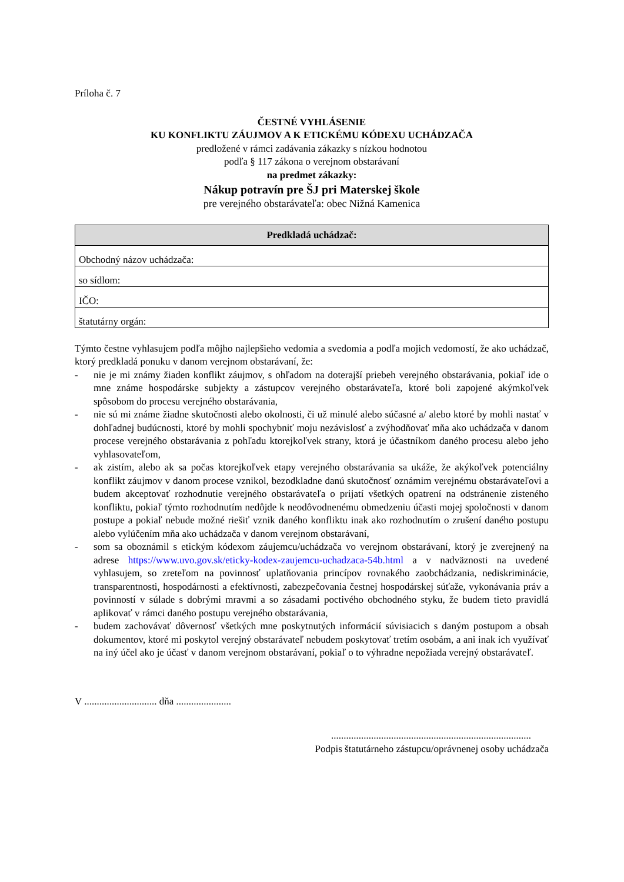Príloha č. 7
ČESTNÉ VYHLÁSENIE
KU KONFLIKTU ZÁUJMOV A K ETICKÉMU KÓDEXU UCHÁDZAČA
predložené v rámci zadávania zákazky s nízkou hodnotou
podľa § 117 zákona o verejnom obstarávaní
na predmet zákazky:
Nákup potravín pre ŠJ pri Materskej škole
pre verejného obstarávateľa: obec Nižná Kamenica
| Predkladá uchádzač: |
| --- |
| Obchodný názov uchádzača: |
| so sídlom: |
| IČO: |
| štatutárny orgán: |
Týmto čestne vyhlasujem podľa môjho najlepšieho vedomia a svedomia a podľa mojich vedomostí, že ako uchádzač, ktorý predkladá ponuku v danom verejnom obstarávaní, že:
- nie je mi známy žiaden konflikt záujmov, s ohľadom na doterajší priebeh verejného obstarávania, pokiaľ ide o mne známe hospodárske subjekty a zástupcov verejného obstarávateľa, ktoré boli zapojené akýmkoľvek spôsobom do procesu verejného obstarávania,
- nie sú mi známe žiadne skutočnosti alebo okolnosti, či už minulé alebo súčasné a/ alebo ktoré by mohli nastať v dohľadnej budúcnosti, ktoré by mohli spochybniť moju nezávislosť a zvýhodňovať mňa ako uchádzača v danom procese verejného obstarávania z pohľadu ktorejkoľvek strany, ktorá je účastníkom daného procesu alebo jeho vyhlasovateľom,
- ak zistím, alebo ak sa počas ktorejkoľvek etapy verejného obstarávania sa ukáže, že akýkoľvek potenciálny konflikt záujmov v danom procese vznikol, bezodkladne danú skutočnosť oznámim verejnému obstarávateľovi a budem akceptovať rozhodnutie verejného obstarávateľa o prijatí všetkých opatrení na odstránenie zisteného konfliktu, pokiaľ týmto rozhodnutím nedôjde k neodôvodnenému obmedzeniu účasti mojej spoločnosti v danom postupe a pokiaľ nebude možné riešiť vznik daného konfliktu inak ako rozhodnutím o zrušení daného postupu alebo vylúčením mňa ako uchádzača v danom verejnom obstarávaní,
- som sa oboznámil s etickým kódexom záujemcu/uchádzača vo verejnom obstarávaní, ktorý je zverejnený na adrese https://www.uvo.gov.sk/eticky-kodex-zaujemcu-uchadzaca-54b.html a v nadväznosti na uvedené vyhlasujem, so zreteľom na povinnosť uplatňovania princípov rovnakého zaobchádzania, nediskriminácie, transparentnosti, hospodárnosti a efektívnosti, zabezpečovania čestnej hospodárskej súťaže, vykonávania práv a povinností v súlade s dobrými mravmi a so zásadami poctivého obchodného styku, že budem tieto pravidlá aplikovať v rámci daného postupu verejného obstarávania,
- budem zachovávať dôvernosť všetkých mne poskytnutých informácií súvisiacich s daným postupom a obsah dokumentov, ktoré mi poskytol verejný obstarávateľ nebudem poskytovať tretím osobám, a ani inak ich využívať na iný účel ako je účasť v danom verejnom obstarávaní, pokiaľ o to výhradne nepožiada verejný obstarávateľ.
V ............................. dňa ......................
................................................................................
Podpis štatutárneho zástupcu/oprávnenej osoby uchádzača